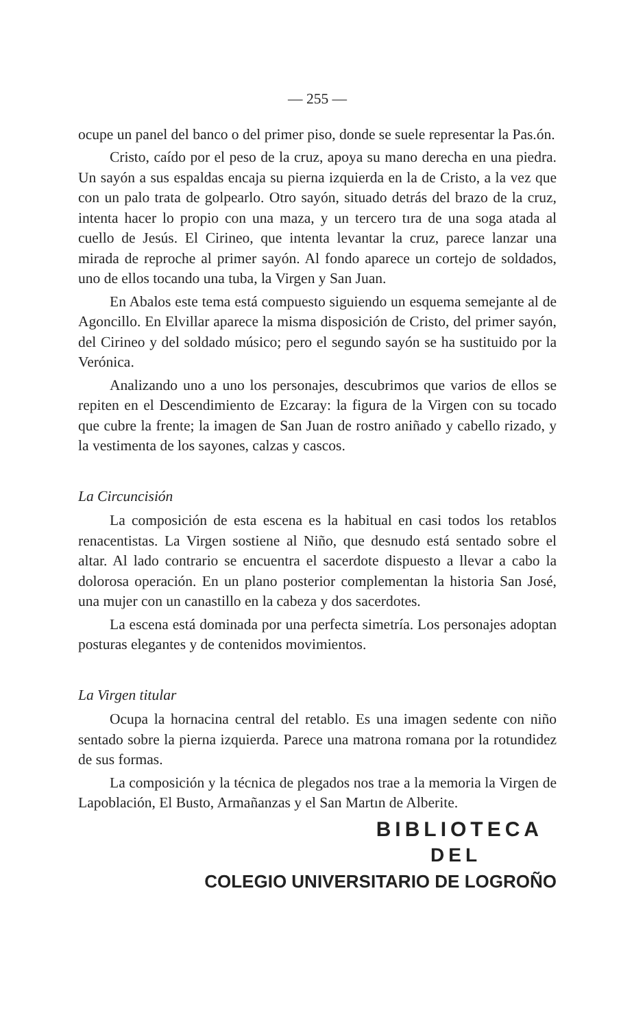— 255 —
ocupe un panel del banco o del primer piso, donde se suele representar la Pas.ón.
Cristo, caído por el peso de la cruz, apoya su mano derecha en una piedra. Un sayón a sus espaldas encaja su pierna izquierda en la de Cristo, a la vez que con un palo trata de golpearlo. Otro sayón, situado detrás del brazo de la cruz, intenta hacer lo propio con una maza, y un tercero tıra de una soga atada al cuello de Jesús. El Cirineo, que intenta levantar la cruz, parece lanzar una mirada de reproche al primer sayón. Al fondo aparece un cortejo de soldados, uno de ellos tocando una tuba, la Virgen y San Juan.
En Abalos este tema está compuesto siguiendo un esquema semejante al de Agoncillo. En Elvillar aparece la misma disposición de Cristo, del primer sayón, del Cirineo y del soldado músico; pero el segundo sayón se ha sustituido por la Verónica.
Analizando uno a uno los personajes, descubrimos que varios de ellos se repiten en el Descendimiento de Ezcaray: la figura de la Virgen con su tocado que cubre la frente; la imagen de San Juan de rostro aniñado y cabello rizado, y la vestimenta de los sayones, calzas y cascos.
La Circuncisión
La composición de esta escena es la habitual en casi todos los retablos renacentistas. La Virgen sostiene al Niño, que desnudo está sentado sobre el altar. Al lado contrario se encuentra el sacerdote dispuesto a llevar a cabo la dolorosa operación. En un plano posterior complementan la historia San José, una mujer con un canastillo en la cabeza y dos sacerdotes.
La escena está dominada por una perfecta simetría. Los personajes adoptan posturas elegantes y de contenidos movimientos.
La Virgen titular
Ocupa la hornacina central del retablo. Es una imagen sedente con niño sentado sobre la pierna izquierda. Parece una matrona romana por la rotundidez de sus formas.
La composición y la técnica de plegados nos trae a la memoria la Virgen de Lapoblación, El Busto, Armañanzas y el San Martın de Alberite.
BIBLIOTECA
DEL
COLEGIO UNIVERSITARIO DE LOGROÑO